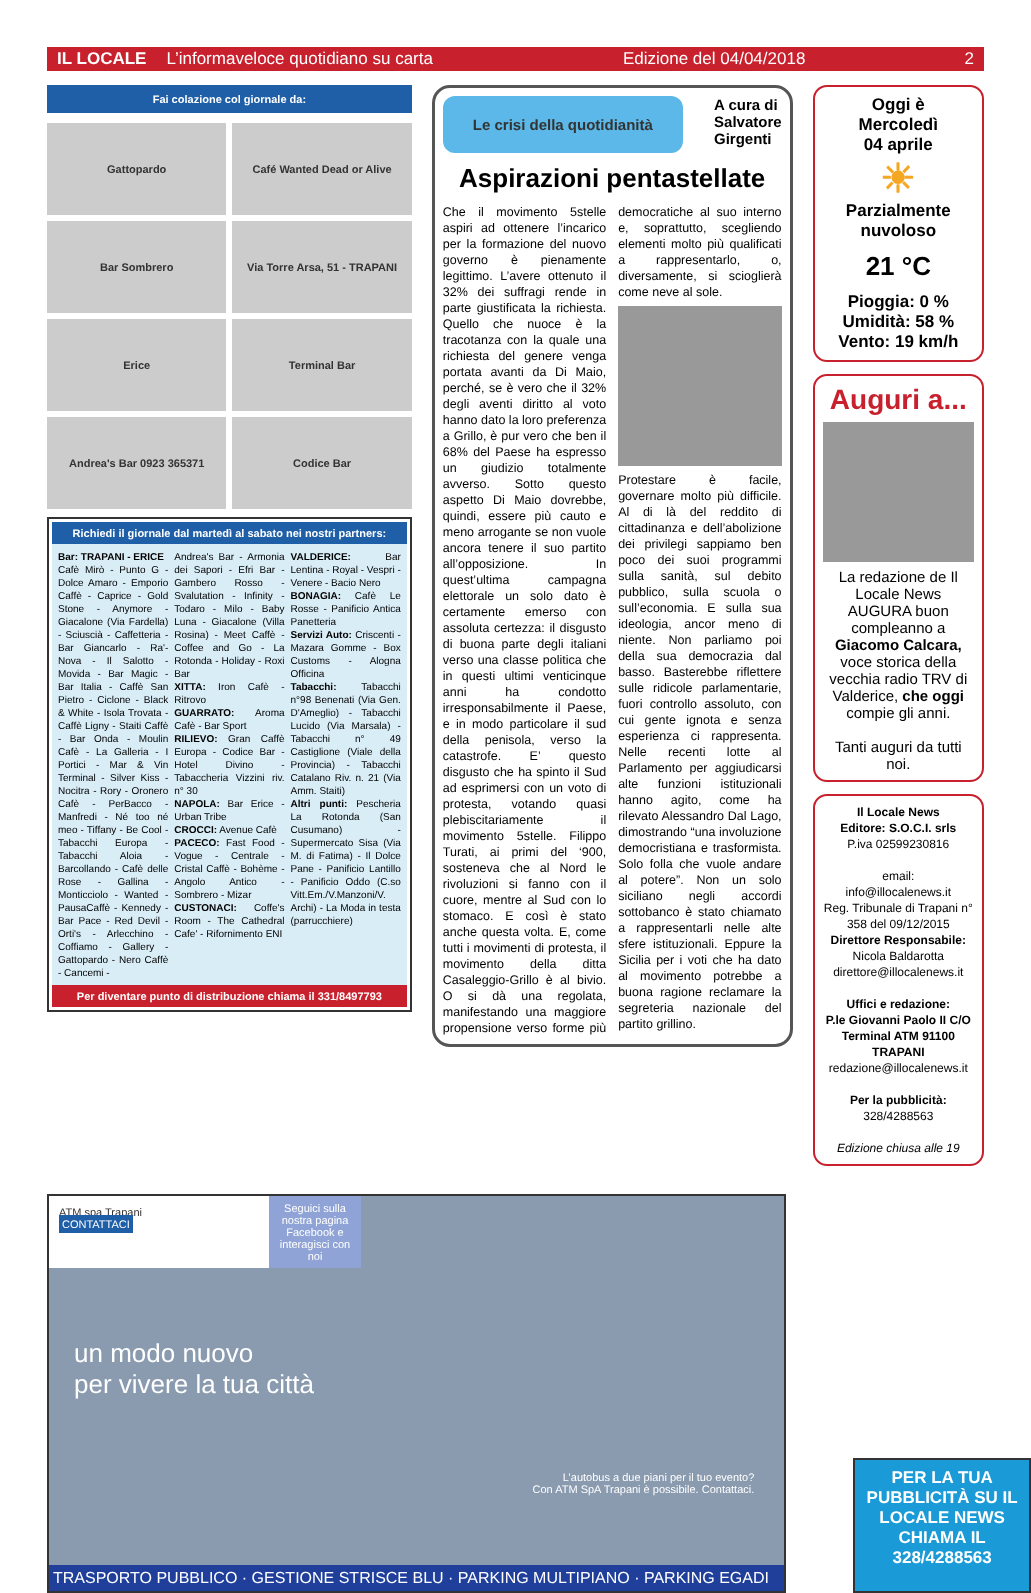IL LOCALE L’informaveloce quotidiano su carta Edizione del 04/04/2018 2
Fai colazione col giornale da:
Gattopardo
Café Wanted Dead or Alive
Bar Sombrero
Via Torre Arsa, 51 - TRAPANI
Erice
Terminal Bar
Andrea's Bar 0923 365371
Codice Bar
Richiedi il giornale dal martedì al sabato nei nostri partners:
Bar: TRAPANI - ERICE
Cafè Mirò - Punto G - Dolce Amaro - Emporio Caffè - Caprice - Gold Stone - Anymore - Giacalone (Via Fardella) - Sciuscià - Caffetteria - Bar Giancarlo - Ra'-Nova - Il Salotto - Movida - Bar Magic - Bar Italia - Caffè San Pietro - Ciclone - Black & White - Isola Trovata - Caffè Ligny - Staiti Caffè - Bar Onda - Moulin Cafè - La Galleria - I Portici - Mar & Vin Terminal - Silver Kiss - Nocitra - Rory - Oronero Cafè - PerBacco - Manfredi - Né too né meo - Tiffany - Be Cool - Tabacchi Europa - Tabacchi Aloia - Barcollando - Cafè delle Rose - Gallina - Monticciolo - Wanted - PausaCaffè - Kennedy - Bar Pace - Red Devil - Orti's - Arlecchino - Coffiamo - Gallery - Gattopardo - Nero Caffè - Cancemi -
Andrea's Bar - Armonia dei Sapori - Efri Bar - Gambero Rosso - Svalutation - Infinity - Todaro - Milo - Baby Luna - Giacalone (Villa Rosina) - Meet Caffè - Coffee and Go - La Rotonda - Holiday - Roxi Bar
XITTA: Iron Cafè - Ritrovo
GUARRATO: Aroma Cafè - Bar Sport
RILIEVO: Gran Caffè Europa - Codice Bar - Hotel Divino - Tabaccheria Vizzini riv. n° 30
NAPOLA: Bar Erice - Urban Tribe
CROCCI: Avenue Cafè
PACECO: Fast Food - Vogue - Centrale - Cristal Caffè - Bohème - Angolo Antico - Sombrero - Mizar
CUSTONACI: Coffe's Room - The Cathedral Cafe' - Rifornimento ENI
VALDERICE: Bar Lentina - Royal - Vespri - Venere - Bacio Nero
BONAGIA: Cafè Le Rosse - Panificio Antica Panetteria
Servizi Auto: Criscenti - Mazara Gomme - Box Customs - Alogna Officina
Tabacchi: Tabacchi n°98 Benenati (Via Gen. D'Ameglio) - Tabacchi Lucido (Via Marsala) - Tabacchi n° 49 Castiglione (Viale della Provincia) - Tabacchi Catalano Riv. n. 21 (Via Amm. Staiti)
Altri punti: Pescheria La Rotonda (San Cusumano) - Supermercato Sisa (Via M. di Fatima) - Il Dolce Pane - Panificio Lantillo - Panificio Oddo (C.so Vitt.Em./V.Manzoni/V. Archi) - La Moda in testa (parrucchiere)
Per diventare punto di distribuzione chiama il 331/8497793
Le crisi della quotidianità
A cura di
Salvatore
Girgenti
Aspirazioni pentastellate
Che il movimento 5stelle aspiri ad ottenere l’incarico per la formazione del nuovo governo è pienamente legittimo. L’avere ottenuto il 32% dei suffragi rende in parte giustificata la richiesta. Quello che nuoce è la tracotanza con la quale una richiesta del genere venga portata avanti da Di Maio, perché, se è vero che il 32% degli aventi diritto al voto hanno dato la loro preferenza a Grillo, è pur vero che ben il 68% del Paese ha espresso un giudizio totalmente avverso. Sotto questo aspetto Di Maio dovrebbe, quindi, essere più cauto e meno arrogante se non vuole ancora tenere il suo partito all’opposizione. In quest’ultima campagna elettorale un solo dato è certamente emerso con assoluta certezza: il disgusto di buona parte degli italiani verso una classe politica che in questi ultimi venticinque anni ha condotto irresponsabilmente il Paese, e in modo particolare il sud della penisola, verso la catastrofe. E’ questo disgusto che ha spinto il Sud ad esprimersi con un voto di protesta, votando quasi plebiscitariamente il movimento 5stelle. Filippo Turati, ai primi del ‘900, sosteneva che al Nord le rivoluzioni si fanno con il cuore, mentre al Sud con lo stomaco. E così è stato anche questa volta. E, come tutti i movimenti di protesta, il movimento della ditta Casaleggio-Grillo è al bivio. O si dà una regolata, manifestando una maggiore propensione verso forme più democratiche al suo interno e, soprattutto, scegliendo elementi molto più qualificati a rappresentarlo, o, diversamente, si scioglierà come neve al sole.
Protestare è facile, governare molto più difficile. Al di là del reddito di cittadinanza e dell’abolizione dei privilegi sappiamo ben poco dei suoi programmi sulla sanità, sul debito pubblico, sulla scuola o sull’economia. E sulla sua ideologia, ancor meno di niente. Non parliamo poi della sua democrazia dal basso. Basterebbe riflettere sulle ridicole parlamentarie, fuori controllo assoluto, con cui gente ignota e senza esperienza ci rappresenta. Nelle recenti lotte al Parlamento per aggiudicarsi alte funzioni istituzionali hanno agito, come ha rilevato Alessandro Dal Lago, dimostrando “una involuzione democristiana e trasformista. Solo folla che vuole andare al potere”. Non un solo siciliano negli accordi sottobanco è stato chiamato a rappresentarli nelle alte sfere istituzionali. Eppure la Sicilia per i voti che ha dato al movimento potrebbe a buona ragione reclamare la segreteria nazionale del partito grillino.
Oggi è
Mercoledì
04 aprile
☀
Parzialmente nuvoloso
21 °C
Pioggia: 0 %
Umidità: 58 %
Vento: 19 km/h
Auguri a...
La redazione de Il Locale News AUGURA buon compleanno a Giacomo Calcara, voce storica della vecchia radio TRV di Valderice, che oggi compie gli anni.
Tanti auguri da tutti noi.
Il Locale News
Editore: S.O.C.I. srls
P.iva 02599230816
email:
info@illocalenews.it
Reg. Tribunale di Trapani n° 358 del 09/12/2015
Direttore Responsabile:
Nicola Baldarotta
direttore@illocalenews.it
Uffici e redazione:
P.le Giovanni Paolo II C/O Terminal ATM 91100 TRAPANI
redazione@illocalenews.it
Per la pubblicità:
328/4288563
Edizione chiusa alle 19
ATM spa Trapani
CONTATTACI
Seguici sulla nostra pagina Facebook e interagisci con noi
un modo nuovo
per vivere la tua città
L’autobus a due piani per il tuo evento?
Con ATM SpA Trapani è possibile. Contattaci.
TRASPORTO PUBBLICO · GESTIONE STRISCE BLU · PARKING MULTIPIANO · PARKING EGADI
PER LA TUA PUBBLICITÀ SU IL LOCALE NEWS CHIAMA IL 328/4288563